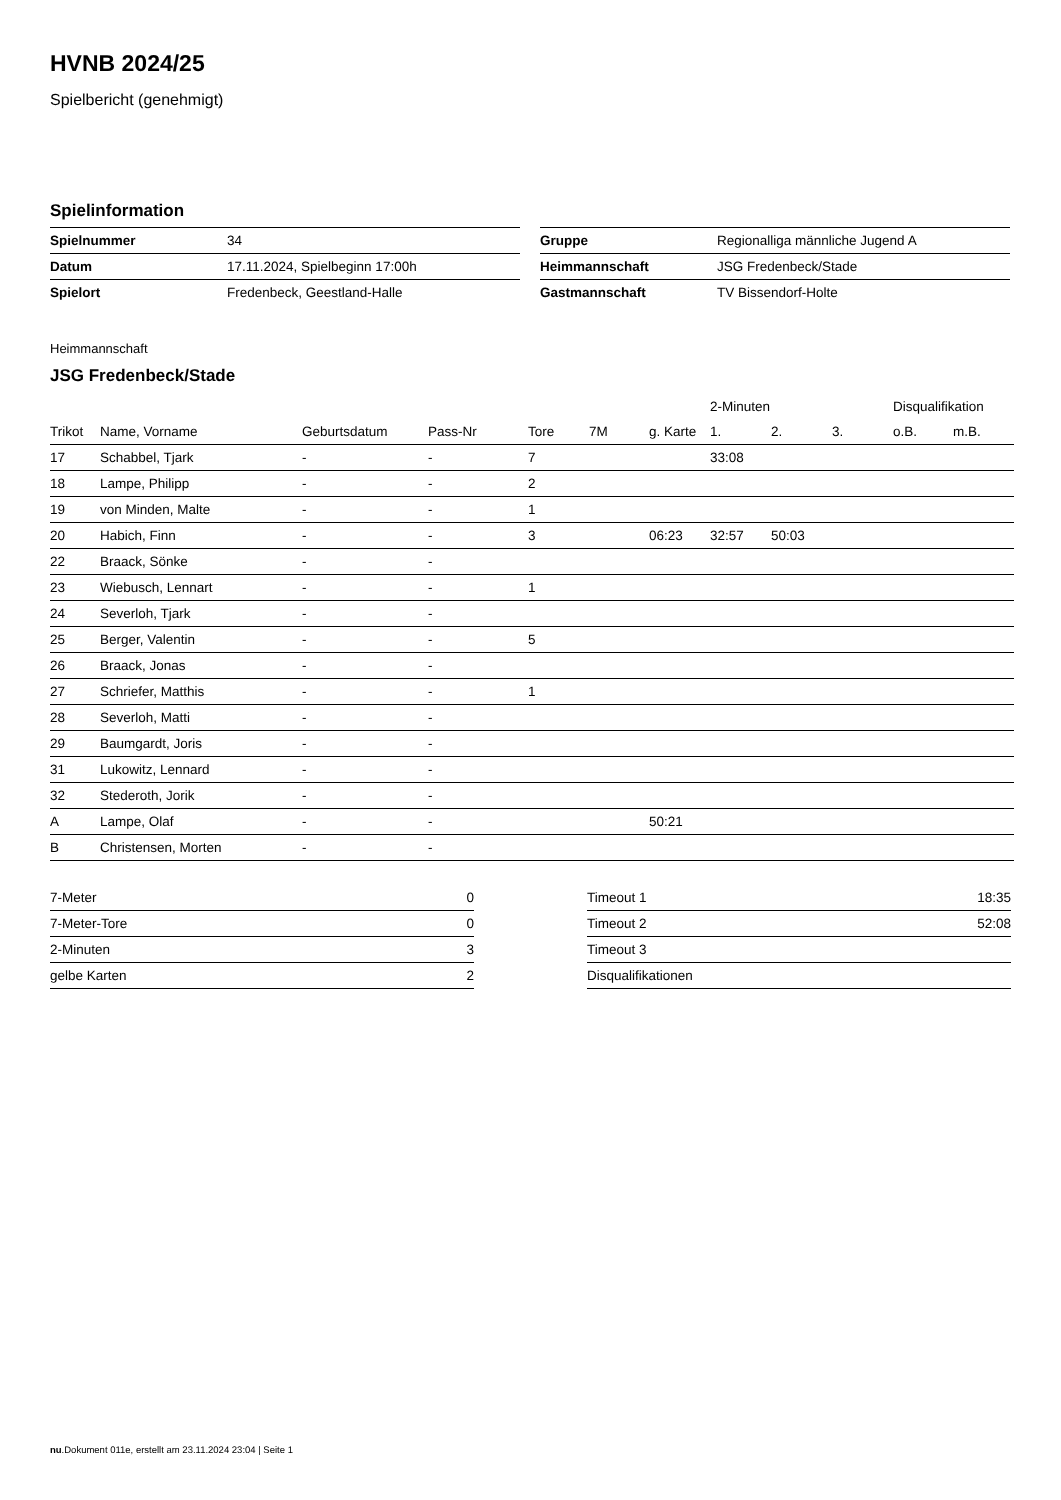HVNB 2024/25
Spielbericht (genehmigt)
Spielinformation
| Spielnummer | 34 |
| Datum | 17.11.2024, Spielbeginn 17:00h |
| Spielort | Fredenbeck, Geestland-Halle |
| Gruppe | Regionalliga männliche Jugend A |
| Heimmannschaft | JSG Fredenbeck/Stade |
| Gastmannschaft | TV Bissendorf-Holte |
Heimmannschaft
JSG Fredenbeck/Stade
| | | | | | | | 2-Minuten | | | Disqualifikation | |
| --- | --- | --- | --- | --- | --- | --- | --- | --- | --- | --- | --- |
| Trikot | Name, Vorname | Geburtsdatum | Pass-Nr | Tore | 7M | g. Karte | 1. | 2. | 3. | o.B. | m.B. |
| 17 | Schabbel, Tjark | - | - | 7 | | | 33:08 | | | | |
| 18 | Lampe, Philipp | - | - | 2 | | | | | | | |
| 19 | von Minden, Malte | - | - | 1 | | | | | | | |
| 20 | Habich, Finn | - | - | 3 | | 06:23 | 32:57 | 50:03 | | | |
| 22 | Braack, Sönke | - | - | | | | | | | | |
| 23 | Wiebusch, Lennart | - | - | 1 | | | | | | | |
| 24 | Severloh, Tjark | - | - | | | | | | | | |
| 25 | Berger, Valentin | - | - | 5 | | | | | | | |
| 26 | Braack, Jonas | - | - | | | | | | | | |
| 27 | Schriefer, Matthis | - | - | 1 | | | | | | | |
| 28 | Severloh, Matti | - | - | | | | | | | | |
| 29 | Baumgardt, Joris | - | - | | | | | | | | |
| 31 | Lukowitz, Lennard | - | - | | | | | | | | |
| 32 | Stederoth, Jorik | - | - | | | | | | | | |
| A | Lampe, Olaf | - | - | | | 50:21 | | | | | |
| B | Christensen, Morten | - | - | | | | | | | | |
| 7-Meter | 0 |
| 7-Meter-Tore | 0 |
| 2-Minuten | 3 |
| gelbe Karten | 2 |
| Timeout 1 | 18:35 |
| Timeout 2 | 52:08 |
| Timeout 3 | |
| Disqualifikationen | |
nu.Dokument 011e, erstellt am 23.11.2024 23:04 | Seite 1